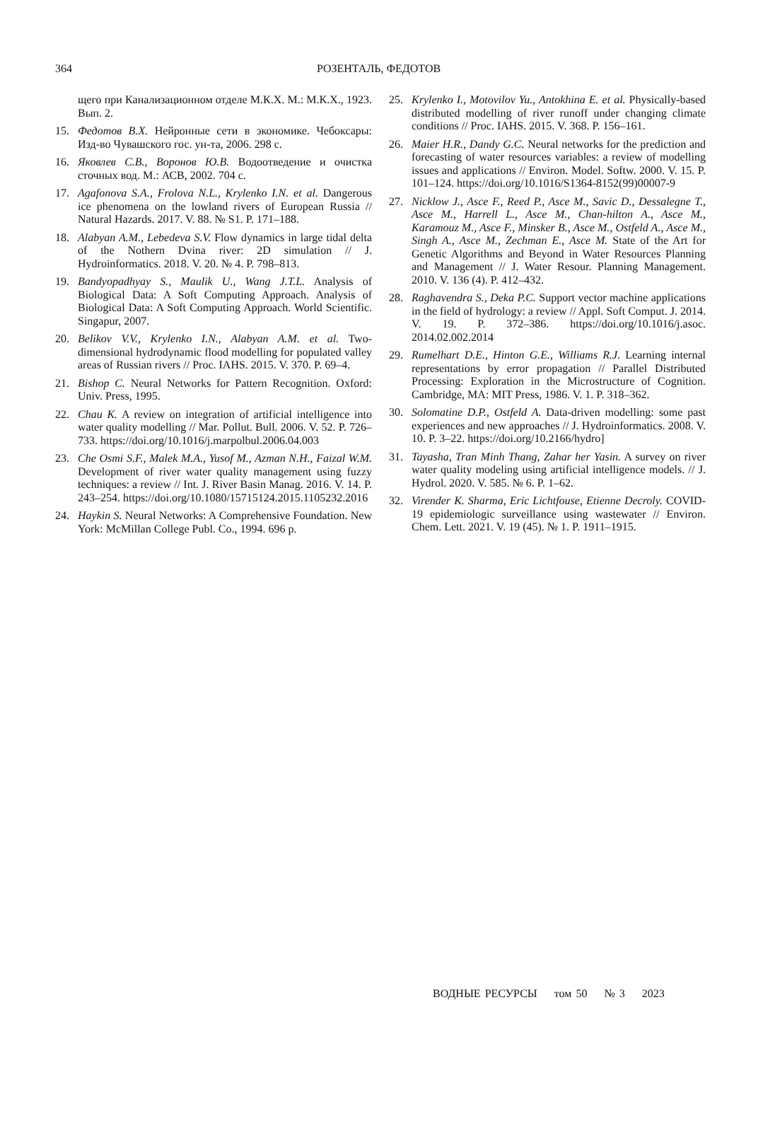364 РОЗЕНТАЛЬ, ФЕДОТОВ
щего при Канализационном отделе М.К.Х. М.: М.К.Х., 1923. Вып. 2.
15. Федотов В.Х. Нейронные сети в экономике. Чебоксары: Изд-во Чувашского гос. ун-та, 2006. 298 с.
16. Яковлев С.В., Воронов Ю.В. Водоотведение и очистка сточных вод. М.: АСВ, 2002. 704 с.
17. Agafonova S.A., Frolova N.L., Krylenko I.N. et al. Dangerous ice phenomena on the lowland rivers of European Russia // Natural Hazards. 2017. V. 88. № S1. P. 171–188.
18. Alabyan A.M., Lebedeva S.V. Flow dynamics in large tidal delta of the Nothern Dvina river: 2D simulation // J. Hydroinformatics. 2018. V. 20. № 4. P. 798–813.
19. Bandyopadhyay S., Maulik U., Wang J.T.L. Analysis of Biological Data: A Soft Computing Approach. Analysis of Biological Data: A Soft Computing Approach. World Scientific. Singapur, 2007.
20. Belikov V.V., Krylenko I.N., Alabyan A.M. et al. Two-dimensional hydrodynamic flood modelling for populated valley areas of Russian rivers // Proc. IAHS. 2015. V. 370. P. 69–4.
21. Bishop C. Neural Networks for Pattern Recognition. Oxford: Univ. Press, 1995.
22. Chau K. A review on integration of artificial intelligence into water quality modelling // Mar. Pollut. Bull. 2006. V. 52. P. 726–733. https://doi.org/10.1016/j.marpolbul.2006.04.003
23. Che Osmi S.F., Malek M.A., Yusof M., Azman N.H., Faizal W.M. Development of river water quality management using fuzzy techniques: a review // Int. J. River Basin Manag. 2016. V. 14. P. 243–254. https://doi.org/10.1080/15715124.2015.1105232.2016
24. Haykin S. Neural Networks: A Comprehensive Foundation. New York: McMillan College Publ. Co., 1994. 696 p.
25. Krylenko I., Motovilov Yu., Antokhina E. et al. Physically-based distributed modelling of river runoff under changing climate conditions // Proc. IAHS. 2015. V. 368. P. 156–161.
26. Maier H.R., Dandy G.C. Neural networks for the prediction and forecasting of water resources variables: a review of modelling issues and applications // Environ. Model. Softw. 2000. V. 15. P. 101–124. https://doi.org/10.1016/S1364-8152(99)00007-9
27. Nicklow J., Asce F., Reed P., Asce M., Savic D., Dessalegne T., Asce M., Harrell L., Asce M., Chan-hilton A., Asce M., Karamouz M., Asce F., Minsker B., Asce M., Ostfeld A., Asce M., Singh A., Asce M., Zechman E., Asce M. State of the Art for Genetic Algorithms and Beyond in Water Resources Planning and Management // J. Water Resour. Planning Management. 2010. V. 136 (4). P. 412–432.
28. Raghavendra S., Deka P.C. Support vector machine applications in the field of hydrology: a review // Appl. Soft Comput. J. 2014. V. 19. P. 372–386. https://doi.org/10.1016/j.asoc. 2014.02.002.2014
29. Rumelhart D.E., Hinton G.E., Williams R.J. Learning internal representations by error propagation // Parallel Distributed Processing: Exploration in the Microstructure of Cognition. Cambridge, MA: MIT Press, 1986. V. 1. P. 318–362.
30. Solomatine D.P., Ostfeld A. Data-driven modelling: some past experiences and new approaches // J. Hydroinformatics. 2008. V. 10. P. 3–22. https://doi.org/10.2166/hydro]
31. Tayasha, Tran Minh Thang, Zahar her Yasin. A survey on river water quality modeling using artificial intelligence models. // J. Hydrol. 2020. V. 585. № 6. P. 1–62.
32. Virender K. Sharma, Eric Lichtfouse, Etienne Decroly. COVID-19 epidemiologic surveillance using wastewater // Environ. Chem. Lett. 2021. V. 19 (45). № 1. P. 1911–1915.
ВОДНЫЕ РЕСУРСЫ том 50 № 3 2023